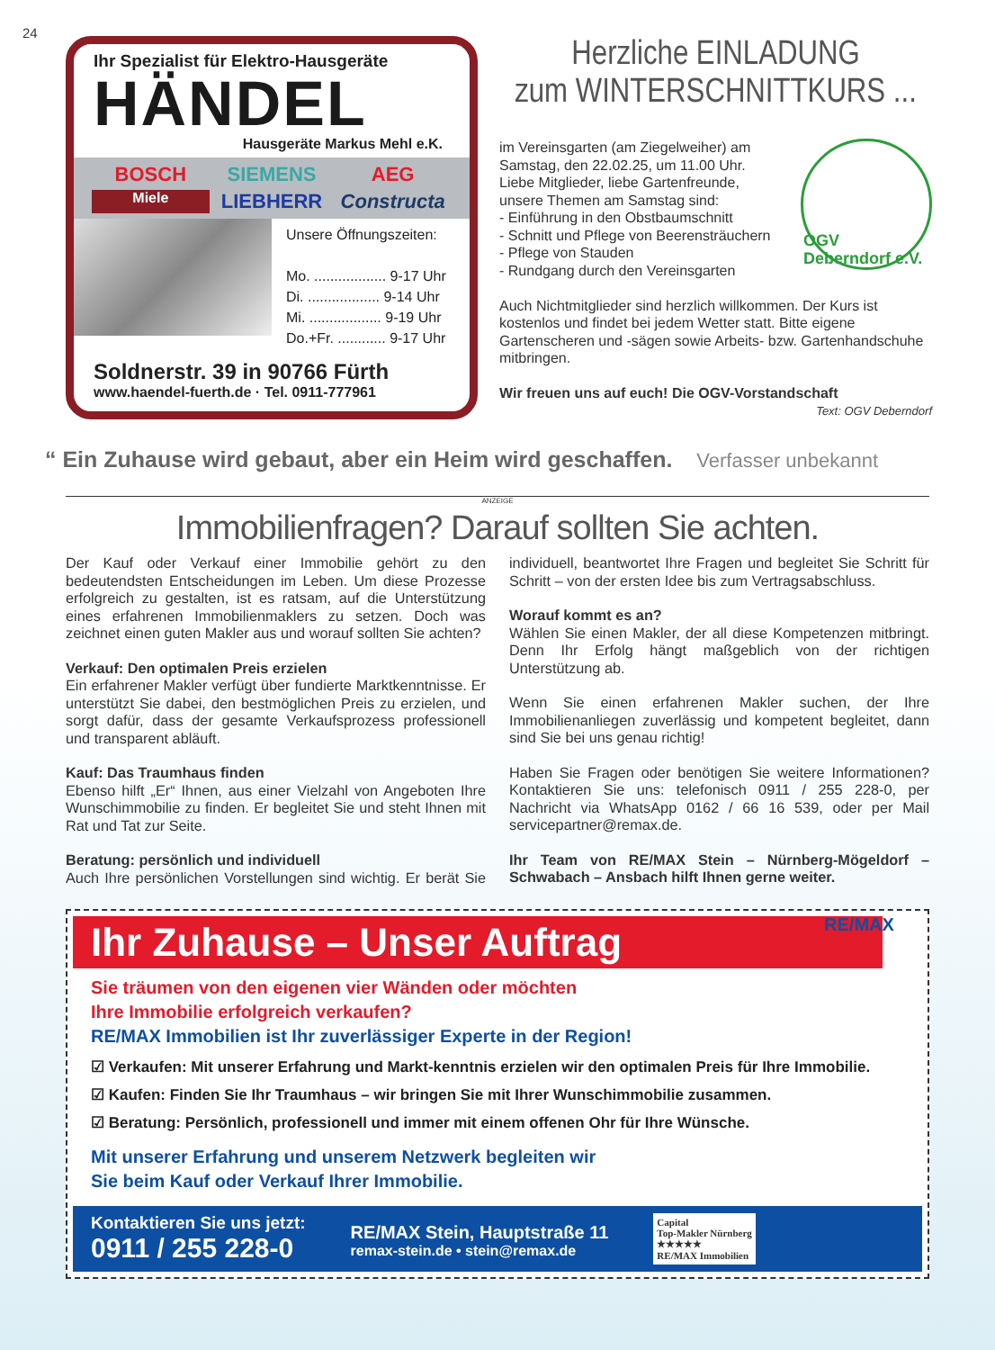24
Ihr Spezialist für Elektro-Hausgeräte
HÄNDEL
Hausgeräte Markus Mehl e.K.
BOSCH SIEMENS AEG Miele LIEBHERR Constructa
Unsere Öffnungszeiten:
Mo. .................. 9-17 Uhr
Di. .................. 9-14 Uhr
Mi. .................. 9-19 Uhr
Do.+Fr. ............ 9-17 Uhr
Soldnerstr. 39 in 90766 Fürth
www.haendel-fuerth.de · Tel. 0911-777961
Herzliche EINLADUNG
zum WINTERSCHNITTKURS ...
OGV Deberndorf e.V.
im Vereinsgarten (am Ziegelweiher) am Samstag, den 22.02.25, um 11.00 Uhr.
Liebe Mitglieder, liebe Gartenfreunde, unsere Themen am Samstag sind:
- Einführung in den Obstbaumschnitt
- Schnitt und Pflege von Beerensträuchern
- Pflege von Stauden
- Rundgang durch den Vereinsgarten
Auch Nichtmitglieder sind herzlich willkommen. Der Kurs ist kostenlos und findet bei jedem Wetter statt. Bitte eigene Gartenscheren und -sägen sowie Arbeits- bzw. Gartenhandschuhe mitbringen.
Wir freuen uns auf euch! Die OGV-Vorstandschaft
Text: OGV Deberndorf
“ Ein Zuhause wird gebaut, aber ein Heim wird geschaffen. Verfasser unbekannt
ANZEIGE
Immobilienfragen? Darauf sollten Sie achten.
Der Kauf oder Verkauf einer Immobilie gehört zu den bedeutendsten Entscheidungen im Leben. Um diese Prozesse erfolgreich zu gestalten, ist es ratsam, auf die Unterstützung eines erfahrenen Immobilienmaklers zu setzen. Doch was zeichnet einen guten Makler aus und worauf sollten Sie achten?
Verkauf: Den optimalen Preis erzielen
Ein erfahrener Makler verfügt über fundierte Marktkenntnisse. Er unterstützt Sie dabei, den bestmöglichen Preis zu erzielen, und sorgt dafür, dass der gesamte Verkaufsprozess professionell und transparent abläuft.
Kauf: Das Traumhaus finden
Ebenso hilft „Er“ Ihnen, aus einer Vielzahl von Angeboten Ihre Wunschimmobilie zu finden. Er begleitet Sie und steht Ihnen mit Rat und Tat zur Seite.
Beratung: persönlich und individuell
Auch Ihre persönlichen Vorstellungen sind wichtig. Er berät Sie individuell, beantwortet Ihre Fragen und begleitet Sie Schritt für Schritt – von der ersten Idee bis zum Vertragsabschluss.
Worauf kommt es an?
Wählen Sie einen Makler, der all diese Kompetenzen mitbringt. Denn Ihr Erfolg hängt maßgeblich von der richtigen Unterstützung ab.
Wenn Sie einen erfahrenen Makler suchen, der Ihre Immobilienanliegen zuverlässig und kompetent begleitet, dann sind Sie bei uns genau richtig!
Haben Sie Fragen oder benötigen Sie weitere Informationen? Kontaktieren Sie uns: telefonisch 0911 / 255 228-0, per Nachricht via WhatsApp 0162 / 66 16 539, oder per Mail servicepartner@remax.de.
Ihr Team von RE/MAX Stein – Nürnberg-Mögeldorf – Schwabach – Ansbach hilft Ihnen gerne weiter.
Ihr Zuhause – Unser Auftrag
RE/MAX
Sie träumen von den eigenen vier Wänden oder möchten
Ihre Immobilie erfolgreich verkaufen?
RE/MAX Immobilien ist Ihr zuverlässiger Experte in der Region!
☑ Verkaufen: Mit unserer Erfahrung und Markt-kenntnis erzielen wir den optimalen Preis für Ihre Immobilie.
☑ Kaufen: Finden Sie Ihr Traumhaus – wir bringen Sie mit Ihrer Wunschimmobilie zusammen.
☑ Beratung: Persönlich, professionell und immer mit einem offenen Ohr für Ihre Wünsche.
Mit unserer Erfahrung und unserem Netzwerk begleiten wir
Sie beim Kauf oder Verkauf Ihrer Immobilie.
Kontaktieren Sie uns jetzt:
0911 / 255 228-0
RE/MAX Stein, Hauptstraße 11
remax-stein.de • stein@remax.de
Capital
Top-Makler Nürnberg
★★★★★
RE/MAX Immobilien